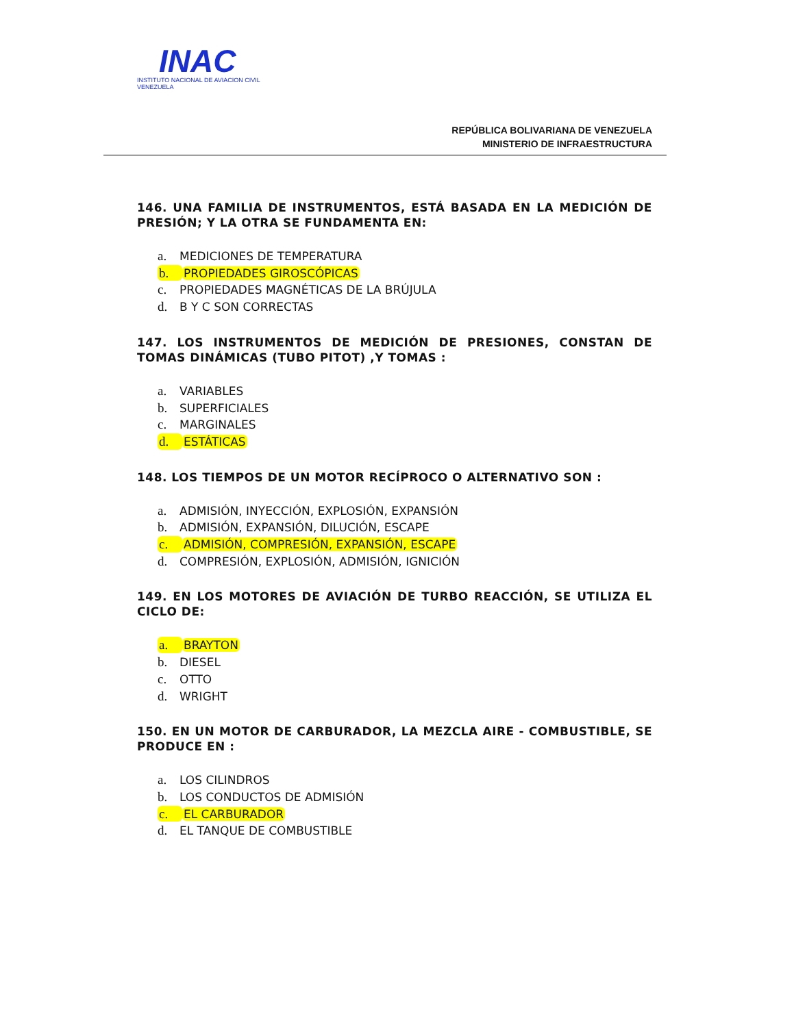INAC
INSTITUTO NACIONAL DE AVIACION CIVIL
VENEZUELA
REPÚBLICA BOLIVARIANA DE VENEZUELA
MINISTERIO DE INFRAESTRUCTURA
146. UNA FAMILIA DE INSTRUMENTOS, ESTÁ BASADA EN LA MEDICIÓN DE PRESIÓN; Y LA OTRA SE FUNDAMENTA EN:
a. MEDICIONES DE TEMPERATURA
b. PROPIEDADES GIROSCÓPICAS
c. PROPIEDADES MAGNÉTICAS DE LA BRÚJULA
d. B Y C SON CORRECTAS
147. LOS INSTRUMENTOS DE MEDICIÓN DE PRESIONES, CONSTAN DE TOMAS DINÁMICAS (TUBO PITOT) ,Y TOMAS :
a. VARIABLES
b. SUPERFICIALES
c. MARGINALES
d. ESTÁTICAS
148. LOS TIEMPOS DE UN MOTOR RECÍPROCO O ALTERNATIVO SON :
a. ADMISIÓN, INYECCIÓN, EXPLOSIÓN, EXPANSIÓN
b. ADMISIÓN, EXPANSIÓN, DILUCIÓN, ESCAPE
c. ADMISIÓN, COMPRESIÓN, EXPANSIÓN, ESCAPE
d. COMPRESIÓN, EXPLOSIÓN, ADMISIÓN, IGNICIÓN
149. EN LOS MOTORES DE AVIACIÓN DE TURBO REACCIÓN, SE UTILIZA EL CICLO DE:
a. BRAYTON
b. DIESEL
c. OTTO
d. WRIGHT
150. EN UN MOTOR DE CARBURADOR, LA MEZCLA AIRE - COMBUSTIBLE, SE PRODUCE EN :
a. LOS CILINDROS
b. LOS CONDUCTOS DE ADMISIÓN
c. EL CARBURADOR
d. EL TANQUE DE COMBUSTIBLE